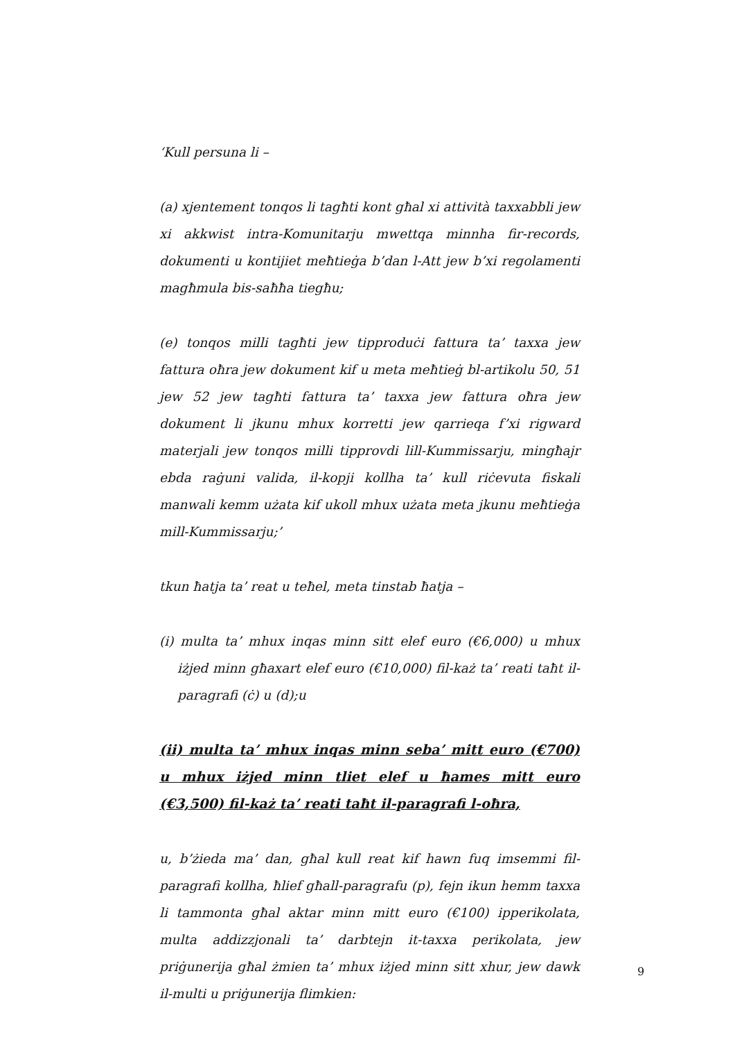‘Kull persuna li –
(a) xjentement tonqos li tagħti kont għal xi attività taxxabbli jew xi akkwist intra-Komunitarju mwettqa minnha fir-records, dokumenti u kontijiet meħtieġa b’dan l-Att jew b’xi regolamenti magħmula bis-saħħa tiegħu;
(e) tonqos milli tagħti jew tipproduċi fattura ta’ taxxa jew fattura oħra jew dokument kif u meta meħtieġ bl-artikolu 50, 51 jew 52 jew tagħti fattura ta’ taxxa jew fattura oħra jew dokument li jkunu mhux korretti jew qarrieqa f’xi rigward materjali jew tonqos milli tipprovdi lill-Kummissarju, mingħajr ebda raġuni valida, il-kopji kollha ta’ kull riċevuta fiskali manwali kemm użata kif ukoll mhux użata meta jkunu meħtieġa mill-Kummissarju;’
tkun ħatja ta’ reat u teħel, meta tinstab ħatja –
(i) multa ta’ mhux inqas minn sitt elef euro (€6,000) u mhux iżjed minn għaxart elef euro (€10,000) fil-każ ta’ reati taħt il-paragrafi (ċ) u (d);u
(ii) multa ta’ mhux inqas minn seba’ mitt euro (€700) u mhux iżjed minn tliet elef u ħames mitt euro (€3,500) fil-każ ta’ reati taħt il-paragrafi l-oħra,
u, b’żieda ma’ dan, għal kull reat kif hawn fuq imsemmi fil-paragrafi kollha, ħlief għall-paragrafu (p), fejn ikun hemm taxxa li tammonta għal aktar minn mitt euro (€100) ipperikolata, multa addizzjonali ta’ darbtejn it-taxxa perikolata, jew priġunerija għal żmien ta’ mhux iżjed minn sitt xhur, jew dawk il-multi u priġunerija flimkien:
9